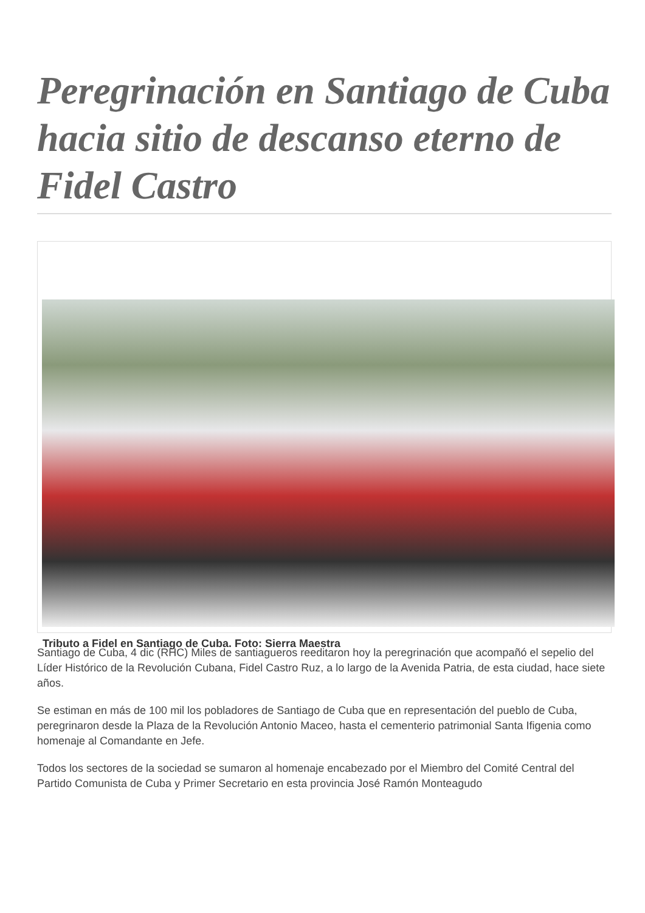Peregrinación en Santiago de Cuba hacia sitio de descanso eterno de Fidel Castro
Tributo a Fidel en Santiago de Cuba. Foto: Sierra Maestra
Santiago de Cuba, 4 dic (RHC) Miles de santiagueros reeditaron hoy la peregrinación que acompañó el sepelio del Líder Histórico de la Revolución Cubana, Fidel Castro Ruz, a lo largo de la Avenida Patria, de esta ciudad, hace siete años.
Se estiman en más de 100 mil los pobladores de Santiago de Cuba que en representación del pueblo de Cuba, peregrinaron desde la Plaza de la Revolución Antonio Maceo, hasta el cementerio patrimonial Santa Ifigenia como homenaje al Comandante en Jefe.
Todos los sectores de la sociedad se sumaron al homenaje encabezado por el Miembro del Comité Central del Partido Comunista de Cuba y Primer Secretario en esta provincia José Ramón Monteagudo